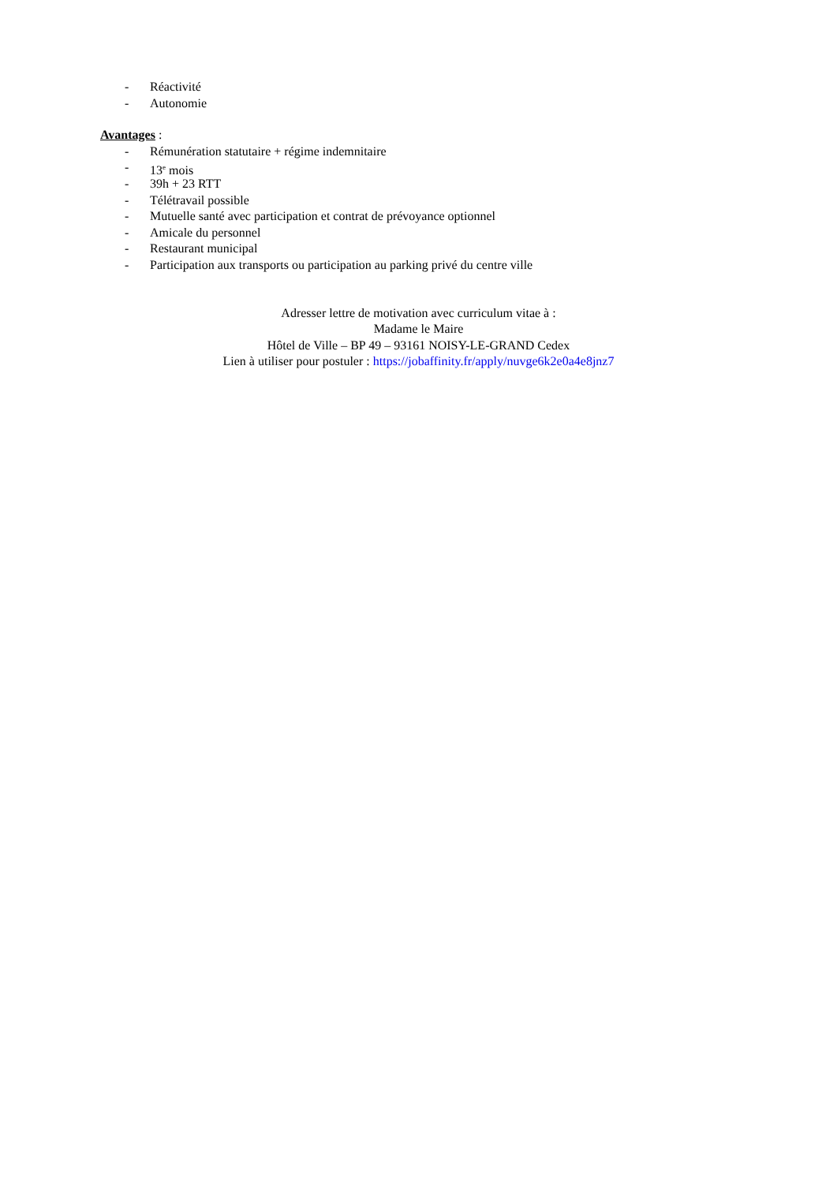- Réactivité
- Autonomie
Avantages :
- Rémunération statutaire + régime indemnitaire
- 13<sup>e</sup> mois
- 39h + 23 RTT
- Télétravail possible
- Mutuelle santé avec participation et contrat de prévoyance optionnel
- Amicale du personnel
- Restaurant municipal
- Participation aux transports ou participation au parking privé du centre ville
Adresser lettre de motivation avec curriculum vitae à :
Madame le Maire
Hôtel de Ville – BP 49 – 93161 NOISY-LE-GRAND Cedex
Lien à utiliser pour postuler : https://jobaffinity.fr/apply/nuvge6k2e0a4e8jnz7